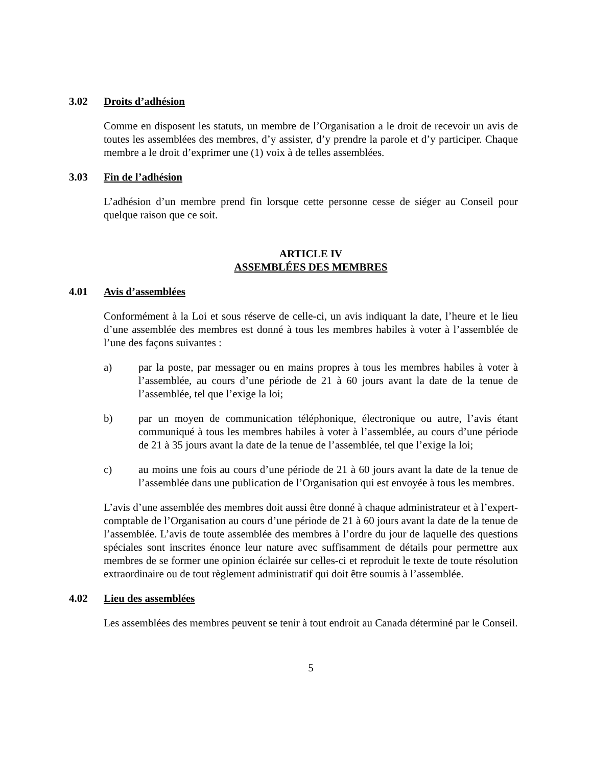3.02 Droits d’adhésion
Comme en disposent les statuts, un membre de l’Organisation a le droit de recevoir un avis de toutes les assemblées des membres, d’y assister, d’y prendre la parole et d’y participer. Chaque membre a le droit d’exprimer une (1) voix à de telles assemblées.
3.03 Fin de l’adhésion
L’adhésion d’un membre prend fin lorsque cette personne cesse de siéger au Conseil pour quelque raison que ce soit.
ARTICLE IV
ASSEMBLÉES DES MEMBRES
4.01 Avis d’assemblées
Conformément à la Loi et sous réserve de celle-ci, un avis indiquant la date, l’heure et le lieu d’une assemblée des membres est donné à tous les membres habiles à voter à l’assemblée de l’une des façons suivantes :
a) par la poste, par messager ou en mains propres à tous les membres habiles à voter à l’assemblée, au cours d’une période de 21 à 60 jours avant la date de la tenue de l’assemblée, tel que l’exige la loi;
b) par un moyen de communication téléphonique, électronique ou autre, l’avis étant communiqué à tous les membres habiles à voter à l’assemblée, au cours d’une période de 21 à 35 jours avant la date de la tenue de l’assemblée, tel que l’exige la loi;
c) au moins une fois au cours d’une période de 21 à 60 jours avant la date de la tenue de l’assemblée dans une publication de l’Organisation qui est envoyée à tous les membres.
L’avis d’une assemblée des membres doit aussi être donné à chaque administrateur et à l’expert-comptable de l’Organisation au cours d’une période de 21 à 60 jours avant la date de la tenue de l’assemblée. L’avis de toute assemblée des membres à l’ordre du jour de laquelle des questions spéciales sont inscrites énonce leur nature avec suffisamment de détails pour permettre aux membres de se former une opinion éclairée sur celles-ci et reproduit le texte de toute résolution extraordinaire ou de tout règlement administratif qui doit être soumis à l’assemblée.
4.02 Lieu des assemblées
Les assemblées des membres peuvent se tenir à tout endroit au Canada déterminé par le Conseil.
5